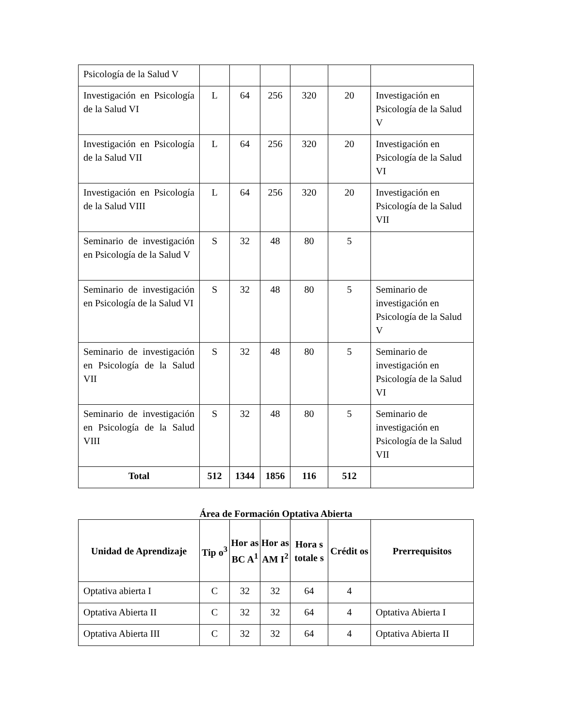| Psicología de la Salud V | | | | | | |
| Investigación en Psicología de la Salud VI | L | 64 | 256 | 320 | 20 | Investigación en Psicología de la Salud V |
| Investigación en Psicología de la Salud VII | L | 64 | 256 | 320 | 20 | Investigación en Psicología de la Salud VI |
| Investigación en Psicología de la Salud VIII | L | 64 | 256 | 320 | 20 | Investigación en Psicología de la Salud VII |
| Seminario de investigación en Psicología de la Salud V | S | 32 | 48 | 80 | 5 | |
| Seminario de investigación en Psicología de la Salud VI | S | 32 | 48 | 80 | 5 | Seminario de investigación en Psicología de la Salud V |
| Seminario de investigación en Psicología de la Salud VII | S | 32 | 48 | 80 | 5 | Seminario de investigación en Psicología de la Salud VI |
| Seminario de investigación en Psicología de la Salud VIII | S | 32 | 48 | 80 | 5 | Seminario de investigación en Psicología de la Salud VII |
| Total | 512 | 1344 | 1856 | 116 | 512 | |
Área de Formación Optativa Abierta
| Unidad de Aprendizaje | Tip o<sup>3</sup> | Hor as BC A<sup>1</sup> | Hor as AM I<sup>2</sup> | Hora s totale s | Crédit os | Prerrequisitos |
| --- | --- | --- | --- | --- | --- | --- |
| Optativa abierta I | C | 32 | 32 | 64 | 4 | |
| Optativa Abierta II | C | 32 | 32 | 64 | 4 | Optativa Abierta I |
| Optativa Abierta III | C | 32 | 32 | 64 | 4 | Optativa Abierta II |